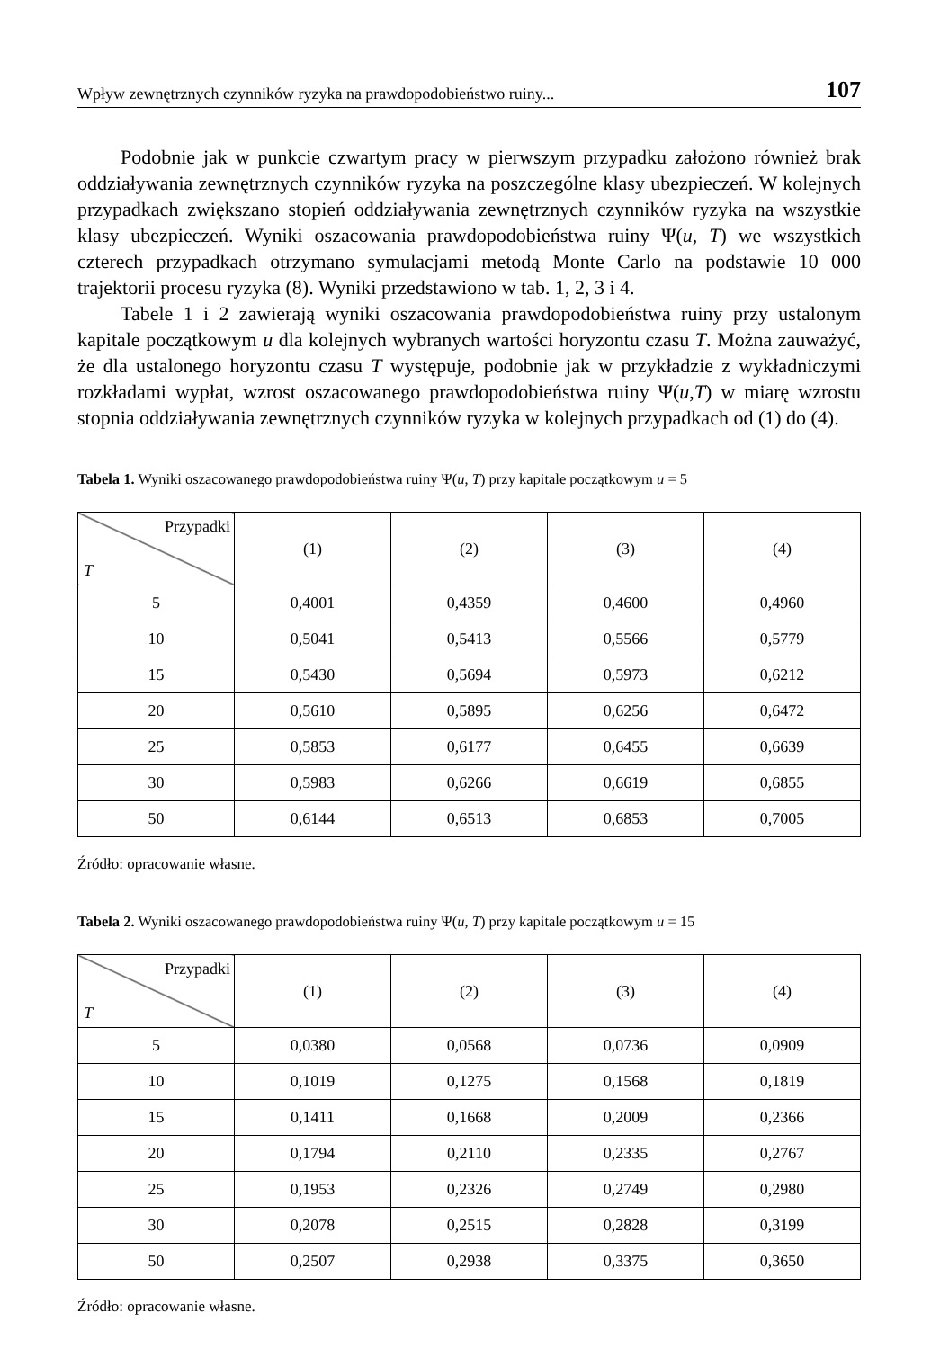Wpływ zewnętrznych czynników ryzyka na prawdopodobieństwo ruiny... 107
Podobnie jak w punkcie czwartym pracy w pierwszym przypadku założono również brak oddziaływania zewnętrznych czynników ryzyka na poszczególne klasy ubezpieczeń. W kolejnych przypadkach zwiększano stopień oddziaływania zewnętrznych czynników ryzyka na wszystkie klasy ubezpieczeń. Wyniki oszacowania prawdopodobieństwa ruiny Ψ(u, T) we wszystkich czterech przypadkach otrzymano symulacjami metodą Monte Carlo na podstawie 10 000 trajektorii procesu ryzyka (8). Wyniki przedstawiono w tab. 1, 2, 3 i 4.
Tabele 1 i 2 zawierają wyniki oszacowania prawdopodobieństwa ruiny przy ustalonym kapitale początkowym u dla kolejnych wybranych wartości horyzontu czasu T. Można zauważyć, że dla ustalonego horyzontu czasu T występuje, podobnie jak w przykładzie z wykładniczymi rozkładami wypłat, wzrost oszacowanego prawdopodobieństwa ruiny Ψ(u,T) w miarę wzrostu stopnia oddziaływania zewnętrznych czynników ryzyka w kolejnych przypadkach od (1) do (4).
Tabela 1. Wyniki oszacowanego prawdopodobieństwa ruiny Ψ(u, T) przy kapitale początkowym u = 5
| Przypadki T | (1) | (2) | (3) | (4) |
| --- | --- | --- | --- | --- |
| 5 | 0,4001 | 0,4359 | 0,4600 | 0,4960 |
| 10 | 0,5041 | 0,5413 | 0,5566 | 0,5779 |
| 15 | 0,5430 | 0,5694 | 0,5973 | 0,6212 |
| 20 | 0,5610 | 0,5895 | 0,6256 | 0,6472 |
| 25 | 0,5853 | 0,6177 | 0,6455 | 0,6639 |
| 30 | 0,5983 | 0,6266 | 0,6619 | 0,6855 |
| 50 | 0,6144 | 0,6513 | 0,6853 | 0,7005 |
Źródło: opracowanie własne.
Tabela 2. Wyniki oszacowanego prawdopodobieństwa ruiny Ψ(u, T) przy kapitale początkowym u = 15
| Przypadki T | (1) | (2) | (3) | (4) |
| --- | --- | --- | --- | --- |
| 5 | 0,0380 | 0,0568 | 0,0736 | 0,0909 |
| 10 | 0,1019 | 0,1275 | 0,1568 | 0,1819 |
| 15 | 0,1411 | 0,1668 | 0,2009 | 0,2366 |
| 20 | 0,1794 | 0,2110 | 0,2335 | 0,2767 |
| 25 | 0,1953 | 0,2326 | 0,2749 | 0,2980 |
| 30 | 0,2078 | 0,2515 | 0,2828 | 0,3199 |
| 50 | 0,2507 | 0,2938 | 0,3375 | 0,3650 |
Źródło: opracowanie własne.